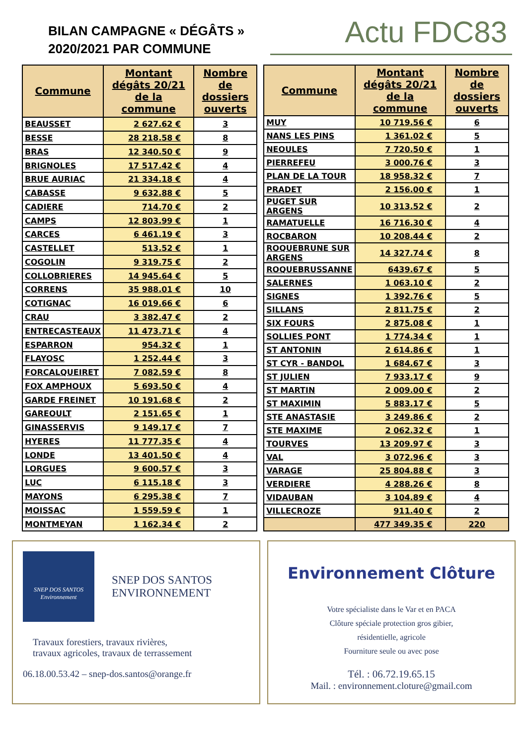BILAN CAMPAGNE « DÉGÂTS »
2020/2021 PAR COMMUNE
Actu FDC83
| Commune | Montant dégâts 20/21 de la commune | Nombre de dossiers ouverts |
| --- | --- | --- |
| BEAUSSET | 2 627.62 € | 3 |
| BESSE | 28 218.58 € | 8 |
| BRAS | 12 340.50 € | 9 |
| BRIGNOLES | 17 517.42 € | 4 |
| BRUE AURIAC | 21 334.18 € | 4 |
| CABASSE | 9 632.88 € | 5 |
| CADIERE | 714.70 € | 2 |
| CAMPS | 12 803.99 € | 1 |
| CARCES | 6 461.19 € | 3 |
| CASTELLET | 513.52 € | 1 |
| COGOLIN | 9 319.75 € | 2 |
| COLLOBRIERES | 14 945.64 € | 5 |
| CORRENS | 35 988.01 € | 10 |
| COTIGNAC | 16 019.66 € | 6 |
| CRAU | 3 382.47 € | 2 |
| ENTRECASTEAUX | 11 473.71 € | 4 |
| ESPARRON | 954.32 € | 1 |
| FLAYOSC | 1 252.44 € | 3 |
| FORCALQUEIRET | 7 082.59 € | 8 |
| FOX AMPHOUX | 5 693.50 € | 4 |
| GARDE FREINET | 10 191.68 € | 2 |
| GAREOULT | 2 151.65 € | 1 |
| GINASSERVIS | 9 149.17 € | 7 |
| HYERES | 11 777.35 € | 4 |
| LONDE | 13 401.50 € | 4 |
| LORGUES | 9 600.57 € | 3 |
| LUC | 6 115.18 € | 3 |
| MAYONS | 6 295.38 € | 7 |
| MOISSAC | 1 559.59 € | 1 |
| MONTMEYAN | 1 162.34 € | 2 |
| Commune | Montant dégâts 20/21 de la commune | Nombre de dossiers ouverts |
| --- | --- | --- |
| MUY | 10 719.56 € | 6 |
| NANS LES PINS | 1 361.02 € | 5 |
| NEOULES | 7 720.50 € | 1 |
| PIERREFEU | 3 000.76 € | 3 |
| PLAN DE LA TOUR | 18 958.32 € | 7 |
| PRADET | 2 156.00 € | 1 |
| PUGET SUR ARGENS | 10 313.52 € | 2 |
| RAMATUELLE | 16 716.30 € | 4 |
| ROCBARON | 10 208.44 € | 2 |
| ROQUEBRUNE SUR ARGENS | 14 327.74 € | 8 |
| ROQUEBRUSSANNE | 6439.67 € | 5 |
| SALERNES | 1 063.10 € | 2 |
| SIGNES | 1 392.76 € | 5 |
| SILLANS | 2 811.75 € | 2 |
| SIX FOURS | 2 875.08 € | 1 |
| SOLLIES PONT | 1 774.34 € | 1 |
| ST ANTONIN | 2 614.86 € | 1 |
| ST CYR - BANDOL | 1 684.67 € | 3 |
| ST JULIEN | 7 933.17 € | 9 |
| ST MARTIN | 2 009.00 € | 2 |
| ST MAXIMIN | 5 883.17 € | 5 |
| STE ANASTASIE | 3 249.86 € | 2 |
| STE MAXIME | 2 062.32 € | 1 |
| TOURVES | 13 209.97 € | 3 |
| VAL | 3 072.96 € | 3 |
| VARAGE | 25 804.88 € | 3 |
| VERDIERE | 4 288.26 € | 8 |
| VIDAUBAN | 3 104.89 € | 4 |
| VILLECROZE | 911.40 € | 2 |
| | 477 349.35 € | 220 |
SNEP DOS SANTOS
Environnement
SNEP DOS SANTOS
ENVIRONNEMENT
Travaux forestiers, travaux rivières,
travaux agricoles, travaux de terrassement
06.18.00.53.42 – snep-dos.santos@orange.fr
Environnement Clôture
Votre spécialiste dans le Var et en PACA
Clôture spéciale protection gros gibier,
résidentielle, agricole
Fourniture seule ou avec pose
Tél. : 06.72.19.65.15
Mail. : environnement.cloture@gmail.com